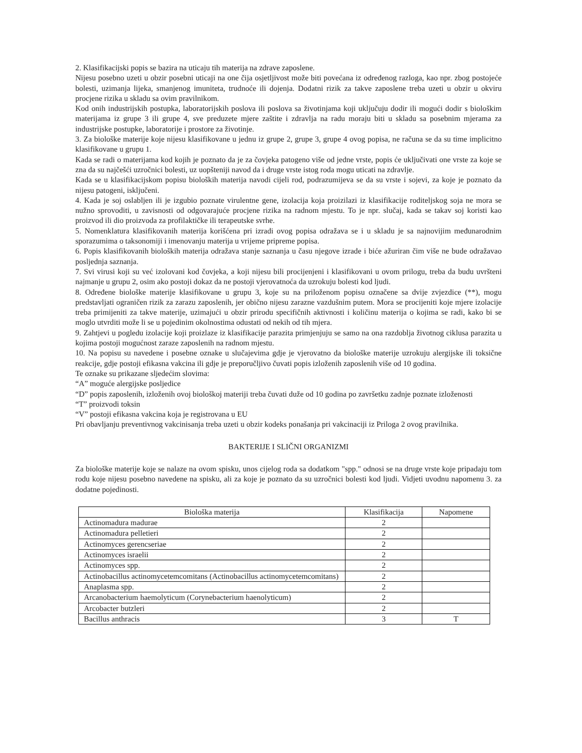2. Klasifikacijski popis se bazira na uticaju tih materija na zdrave zaposlene.
Nijesu posebno uzeti u obzir posebni uticaji na one čija osjetljivost može biti povećana iz određenog razloga, kao npr. zbog postojeće bolesti, uzimanja lijeka, smanjenog imuniteta, trudnoće ili dojenja. Dodatni rizik za takve zaposlene treba uzeti u obzir u okviru procjene rizika u skladu sa ovim pravilnikom.
Kod onih industrijskih postupka, laboratorijskih poslova ili poslova sa životinjama koji uključuju dodir ili mogući dodir s biološkim materijama iz grupe 3 ili grupe 4, sve preduzete mjere zaštite i zdravlja na radu moraju biti u skladu sa posebnim mjerama za industrijske postupke, laboratorije i prostore za životinje.
3. Za biološke materije koje nijesu klasifikovane u jednu iz grupe 2, grupe 3, grupe 4 ovog popisa, ne računa se da su time implicitno klasifikovane u grupu 1.
Kada se radi o materijama kod kojih je poznato da je za čovjeka patogeno više od jedne vrste, popis će uključivati one vrste za koje se zna da su najčešći uzročnici bolesti, uz uopšteniji navod da i druge vrste istog roda mogu uticati na zdravlje.
Kada se u klasifikacijskom popisu bioloških materija navodi cijeli rod, podrazumijeva se da su vrste i sojevi, za koje je poznato da nijesu patogeni, isključeni.
4. Kada je soj oslabljen ili je izgubio poznate virulentne gene, izolacija koja proizilazi iz klasifikacije roditeljskog soja ne mora se nužno sprovoditi, u zavisnosti od odgovarajuće procjene rizika na radnom mjestu. To je npr. slučaj, kada se takav soj koristi kao proizvod ili dio proizvoda za profilaktičke ili terapeutske svrhe.
5. Nomenklatura klasifikovanih materija korišćena pri izradi ovog popisa odražava se i u skladu je sa najnovijim međunarodnim sporazumima o taksonomiji i imenovanju materija u vrijeme pripreme popisa.
6. Popis klasifikovanih bioloških materija odražava stanje saznanja u času njegove izrade i biće ažuriran čim više ne bude odražavao posljednja saznanja.
7. Svi virusi koji su već izolovani kod čovjeka, a koji nijesu bili procijenjeni i klasifikovani u ovom prilogu, treba da budu uvršteni najmanje u grupu 2, osim ako postoji dokaz da ne postoji vjerovatnoća da uzrokuju bolesti kod ljudi.
8. Određene biološke materije klasifikovane u grupu 3, koje su na priloženom popisu označene sa dvije zvjezdice (**), mogu predstavljati ograničen rizik za zarazu zaposlenih, jer obično nijesu zarazne vazdušnim putem. Mora se procijeniti koje mjere izolacije treba primijeniti za takve materije, uzimajući u obzir prirodu specifičnih aktivnosti i količinu materija o kojima se radi, kako bi se moglo utvrditi može li se u pojedinim okolnostima odustati od nekih od tih mjera.
9. Zahtjevi u pogledu izolacije koji proizlaze iz klasifikacije parazita primjenjuju se samo na ona razdoblja životnog ciklusa parazita u kojima postoji mogućnost zaraze zaposlenih na radnom mjestu.
10. Na popisu su navedene i posebne oznake u slučajevima gdje je vjerovatno da biološke materije uzrokuju alergijske ili toksične reakcije, gdje postoji efikasna vakcina ili gdje je preporučljivo čuvati popis izloženih zaposlenih više od 10 godina.
Te oznake su prikazane sljedećim slovima:
“A” moguće alergijske posljedice
“D” popis zaposlenih, izloženih ovoj biološkoj materiji treba čuvati duže od 10 godina po završetku zadnje poznate izloženosti
“T” proizvodi toksin
“V” postoji efikasna vakcina koja je registrovana u EU
Pri obavljanju preventivnog vakcinisanja treba uzeti u obzir kodeks ponašanja pri vakcinaciji iz Priloga 2 ovog pravilnika.
BAKTERIJE I SLIČNI ORGANIZMI
Za biološke materije koje se nalaze na ovom spisku, unos cijelog roda sa dodatkom "spp." odnosi se na druge vrste koje pripadaju tom rodu koje nijesu posebno navedene na spisku, ali za koje je poznato da su uzročnici bolesti kod ljudi. Vidjeti uvodnu napomenu 3. za dodatne pojedinosti.
| Biološka materija | Klasifikacija | Napomene |
| --- | --- | --- |
| Actinomadura madurae | 2 | |
| Actinomadura pelletieri | 2 | |
| Actinomyces gerencseriae | 2 | |
| Actinomyces israelii | 2 | |
| Actinomyces spp. | 2 | |
| Actinobacillus actinomycetemcomitans (Actinobacillus actinomycetemcomitans) | 2 | |
| Anaplasma spp. | 2 | |
| Arcanobacterium haemolyticum (Corynebacterium haenolyticum) | 2 | |
| Arcobacter butzleri | 2 | |
| Bacillus anthracis | 3 | T |